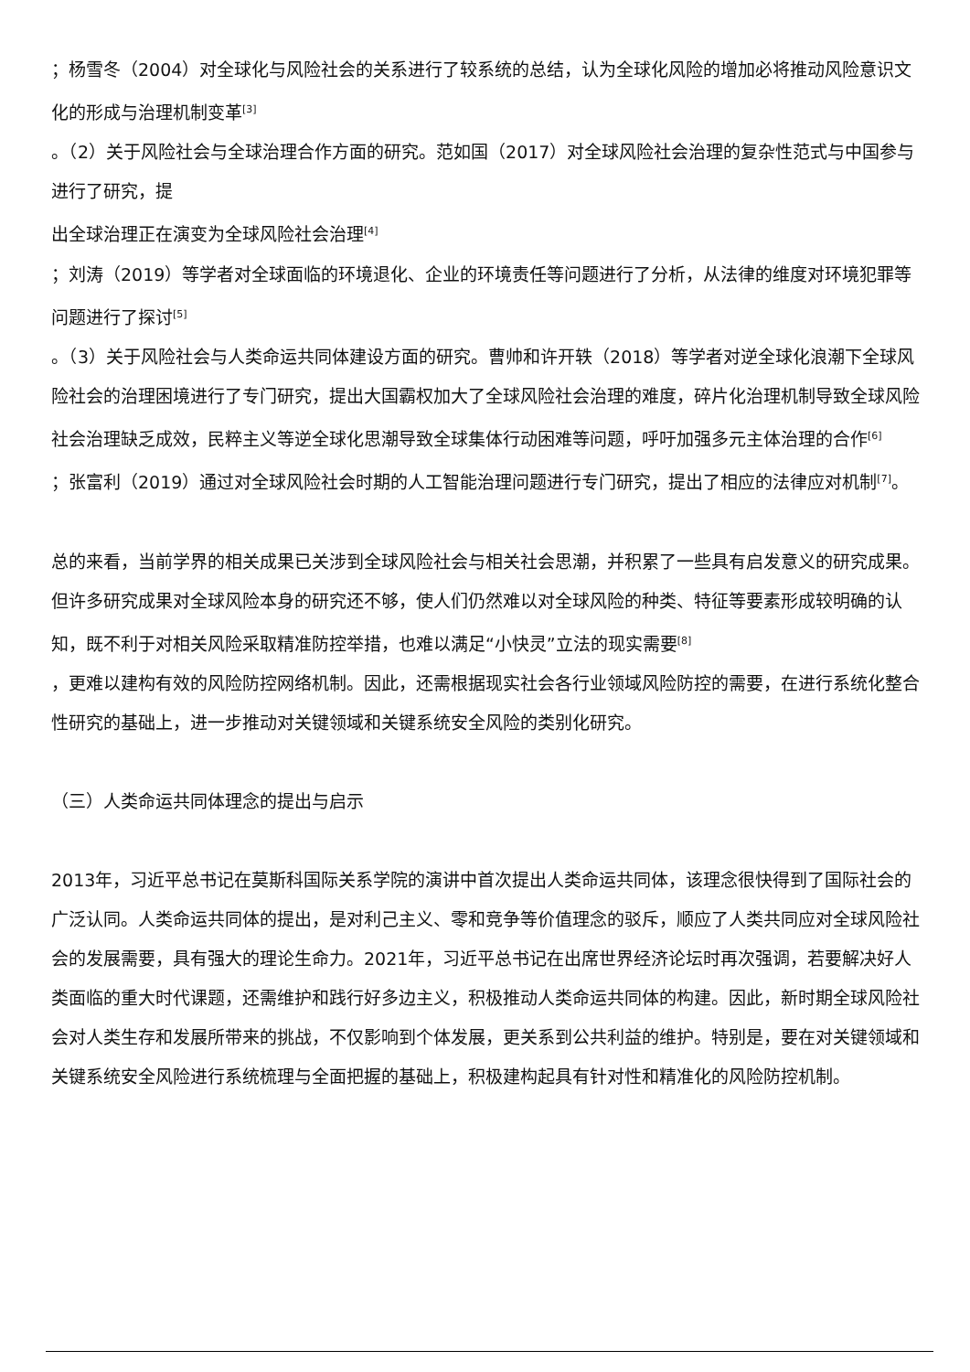；杨雪冬（2004）对全球化与风险社会的关系进行了较系统的总结，认为全球化风险的增加必将推动风险意识文化的形成与治理机制变革<sup>[3]</sup>
。（2）关于风险社会与全球治理合作方面的研究。范如国（2017）对全球风险社会治理的复杂性范式与中国参与进行了研究，提
出全球治理正在演变为全球风险社会治理<sup>[4]</sup>
；刘涛（2019）等学者对全球面临的环境退化、企业的环境责任等问题进行了分析，从法律的维度对环境犯罪等问题进行了探讨<sup>[5]</sup>
。（3）关于风险社会与人类命运共同体建设方面的研究。曹帅和许开轶（2018）等学者对逆全球化浪潮下全球风险社会的治理困境进行了专门研究，提出大国霸权加大了全球风险社会治理的难度，碎片化治理机制导致全球风险社会治理缺乏成效，民粹主义等逆全球化思潮导致全球集体行动困难等问题，呼吁加强多元主体治理的合作<sup>[6]</sup>
；张富利（2019）通过对全球风险社会时期的人工智能治理问题进行专门研究，提出了相应的法律应对机制<sup>[7]</sup>。
总的来看，当前学界的相关成果已关涉到全球风险社会与相关社会思潮，并积累了一些具有启发意义的研究成果。但许多研究成果对全球风险本身的研究还不够，使人们仍然难以对全球风险的种类、特征等要素形成较明确的认知，既不利于对相关风险采取精准防控举措，也难以满足“小快灵”立法的现实需要<sup>[8]</sup>
，更难以建构有效的风险防控网络机制。因此，还需根据现实社会各行业领域风险防控的需要，在进行系统化整合性研究的基础上，进一步推动对关键领域和关键系统安全风险的类别化研究。
（三）人类命运共同体理念的提出与启示
2013年，习近平总书记在莫斯科国际关系学院的演讲中首次提出人类命运共同体，该理念很快得到了国际社会的广泛认同。人类命运共同体的提出，是对利己主义、零和竞争等价值理念的驳斥，顺应了人类共同应对全球风险社会的发展需要，具有强大的理论生命力。2021年，习近平总书记在出席世界经济论坛时再次强调，若要解决好人类面临的重大时代课题，还需维护和践行好多边主义，积极推动人类命运共同体的构建。因此，新时期全球风险社会对人类生存和发展所带来的挑战，不仅影响到个体发展，更关系到公共利益的维护。特别是，要在对关键领域和关键系统安全风险进行系统梳理与全面把握的基础上，积极建构起具有针对性和精准化的风险防控机制。